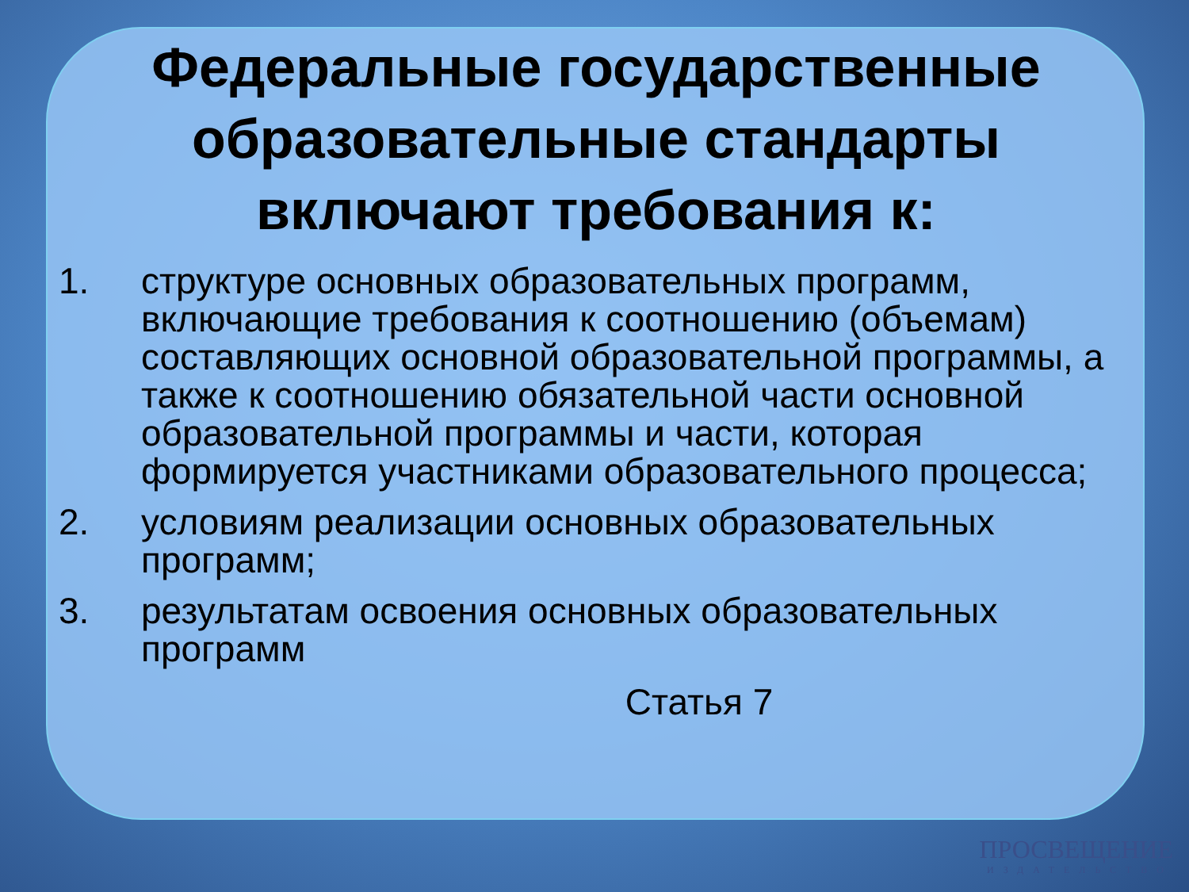Федеральные государственные образовательные стандарты включают требования к:
1. структуре основных образовательных программ, включающие требования к соотношению (объемам) составляющих основной образовательной программы, а также к соотношению обязательной части основной образовательной программы и части, которая формируется участниками образовательного процесса;
2. условиям реализации основных образовательных программ;
3. результатам освоения основных образовательных программ
Статья 7
ПРОСВЕЩЕНИЕ
ИЗДАТЕЛЬСТВО